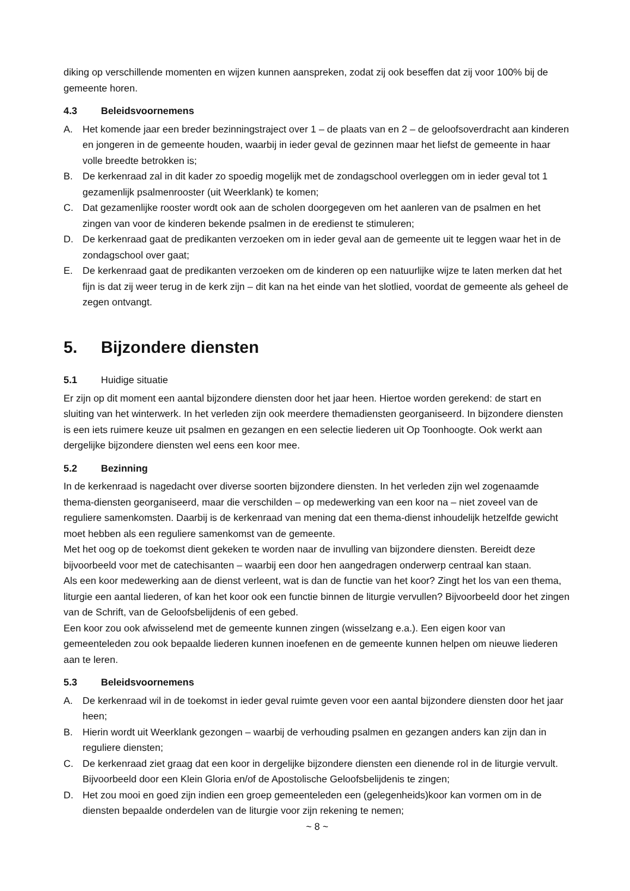diking op verschillende momenten en wijzen kunnen aanspreken, zodat zij ook beseffen dat zij voor 100% bij de gemeente horen.
4.3 Beleidsvoornemens
A. Het komende jaar een breder bezinningstraject over 1 – de plaats van en 2 – de geloofsoverdracht aan kinderen en jongeren in de gemeente houden, waarbij in ieder geval de gezinnen maar het liefst de gemeente in haar volle breedte betrokken is;
B. De kerkenraad zal in dit kader zo spoedig mogelijk met de zondagschool overleggen om in ieder geval tot 1 gezamenlijk psalmenrooster (uit Weerklank) te komen;
C. Dat gezamenlijke rooster wordt ook aan de scholen doorgegeven om het aanleren van de psalmen en het zingen van voor de kinderen bekende psalmen in de eredienst te stimuleren;
D. De kerkenraad gaat de predikanten verzoeken om in ieder geval aan de gemeente uit te leggen waar het in de zondagschool over gaat;
E. De kerkenraad gaat de predikanten verzoeken om de kinderen op een natuurlijke wijze te laten merken dat het fijn is dat zij weer terug in de kerk zijn – dit kan na het einde van het slotlied, voordat de gemeente als geheel de zegen ontvangt.
5. Bijzondere diensten
5.1 Huidige situatie
Er zijn op dit moment een aantal bijzondere diensten door het jaar heen. Hiertoe worden gerekend: de start en sluiting van het winterwerk. In het verleden zijn ook meerdere themadiensten georganiseerd. In bijzondere diensten is een iets ruimere keuze uit psalmen en gezangen en een selectie liederen uit Op Toonhoogte. Ook werkt aan dergelijke bijzondere diensten wel eens een koor mee.
5.2 Bezinning
In de kerkenraad is nagedacht over diverse soorten bijzondere diensten. In het verleden zijn wel zogenaamde thema-diensten georganiseerd, maar die verschilden – op medewerking van een koor na – niet zoveel van de reguliere samenkomsten. Daarbij is de kerkenraad van mening dat een thema-dienst inhoudelijk hetzelfde gewicht moet hebben als een reguliere samenkomst van de gemeente.
Met het oog op de toekomst dient gekeken te worden naar de invulling van bijzondere diensten. Bereidt deze bijvoorbeeld voor met de catechisanten – waarbij een door hen aangedragen onderwerp centraal kan staan.
Als een koor medewerking aan de dienst verleent, wat is dan de functie van het koor? Zingt het los van een thema, liturgie een aantal liederen, of kan het koor ook een functie binnen de liturgie vervullen? Bijvoorbeeld door het zingen van de Schrift, van de Geloofsbelijdenis of een gebed.
Een koor zou ook afwisselend met de gemeente kunnen zingen (wisselzang e.a.). Een eigen koor van gemeenteleden zou ook bepaalde liederen kunnen inoefenen en de gemeente kunnen helpen om nieuwe liederen aan te leren.
5.3 Beleidsvoornemens
A. De kerkenraad wil in de toekomst in ieder geval ruimte geven voor een aantal bijzondere diensten door het jaar heen;
B. Hierin wordt uit Weerklank gezongen – waarbij de verhouding psalmen en gezangen anders kan zijn dan in reguliere diensten;
C. De kerkenraad ziet graag dat een koor in dergelijke bijzondere diensten een dienende rol in de liturgie vervult. Bijvoorbeeld door een Klein Gloria en/of de Apostolische Geloofsbelijdenis te zingen;
D. Het zou mooi en goed zijn indien een groep gemeenteleden een (gelegenheids)koor kan vormen om in de diensten bepaalde onderdelen van de liturgie voor zijn rekening te nemen;
~ 8 ~